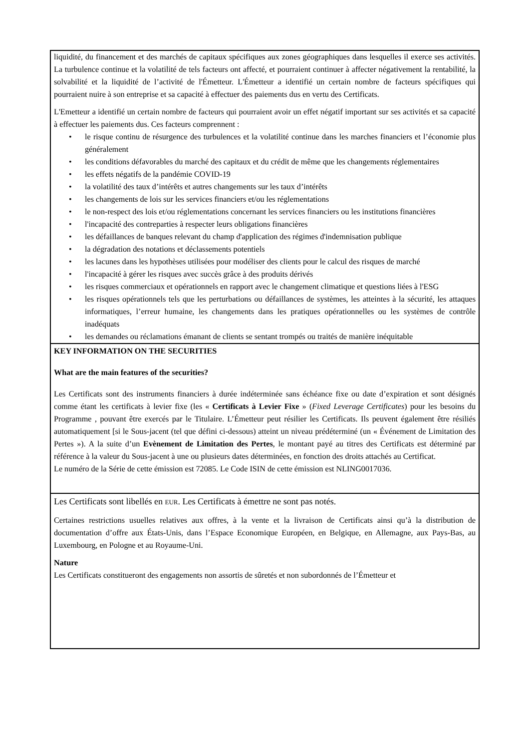liquidité, du financement et des marchés de capitaux spécifiques aux zones géographiques dans lesquelles il exerce ses activités. La turbulence continue et la volatilité de tels facteurs ont affecté, et pourraient continuer à affecter négativement la rentabilité, la solvabilité et la liquidité de l’activité de l'Émetteur. L'Émetteur a identifié un certain nombre de facteurs spécifiques qui pourraient nuire à son entreprise et sa capacité à effectuer des paiements dus en vertu des Certificats.
L'Emetteur a identifié un certain nombre de facteurs qui pourraient avoir un effet négatif important sur ses activités et sa capacité à effectuer les paiements dus. Ces facteurs comprennent :
• le risque continu de résurgence des turbulences et la volatilité continue dans les marches financiers et l’économie plus généralement
• les conditions défavorables du marché des capitaux et du crédit de même que les changements réglementaires
• les effets négatifs de la pandémie COVID-19
• la volatilité des taux d’intérêts et autres changements sur les taux d’intérêts
• les changements de lois sur les services financiers et/ou les réglementations
• le non-respect des lois et/ou réglementations concernant les services financiers ou les institutions financières
• l'incapacité des contreparties à respecter leurs obligations financières
• les défaillances de banques relevant du champ d'application des régimes d'indemnisation publique
• la dégradation des notations et déclassements potentiels
• les lacunes dans les hypothèses utilisées pour modéliser des clients pour le calcul des risques de marché
• l'incapacité à gérer les risques avec succès grâce à des produits dérivés
• les risques commerciaux et opérationnels en rapport avec le changement climatique et questions liées à l'ESG
• les risques opérationnels tels que les perturbations ou défaillances de systèmes, les atteintes à la sécurité, les attaques informatiques, l’erreur humaine, les changements dans les pratiques opérationnelles ou les systèmes de contrôle inadéquats
• les demandes ou réclamations émanant de clients se sentant trompés ou traités de manière inéquitable
KEY INFORMATION ON THE SECURITIES
What are the main features of the securities?
Les Certificats sont des instruments financiers à durée indéterminée sans échéance fixe ou date d’expiration et sont désignés comme étant les certificats à levier fixe (les « Certificats à Levier Fixe » (Fixed Leverage Certificates) pour les besoins du Programme , pouvant être exercés par le Titulaire. L’Émetteur peut résilier les Certificats. Ils peuvent également être résiliés automatiquement [si le Sous-jacent (tel que défini ci-dessous) atteint un niveau prédéterminé (un « Événement de Limitation des Pertes »). A la suite d’un Evènement de Limitation des Pertes, le montant payé au titres des Certificats est déterminé par référence à la valeur du Sous-jacent à une ou plusieurs dates déterminées, en fonction des droits attachés au Certificat.
Le numéro de la Série de cette émission est 72085. Le Code ISIN de cette émission est NLING0017036.
Les Certificats sont libellés en EUR. Les Certificats à émettre ne sont pas notés.
Certaines restrictions usuelles relatives aux offres, à la vente et la livraison de Certificats ainsi qu’à la distribution de documentation d’offre aux États-Unis, dans l’Espace Economique Européen, en Belgique, en Allemagne, aux Pays-Bas, au Luxembourg, en Pologne et au Royaume-Uni.
Nature
Les Certificats constitueront des engagements non assortis de sûretés et non subordonnés de l’Émetteur et